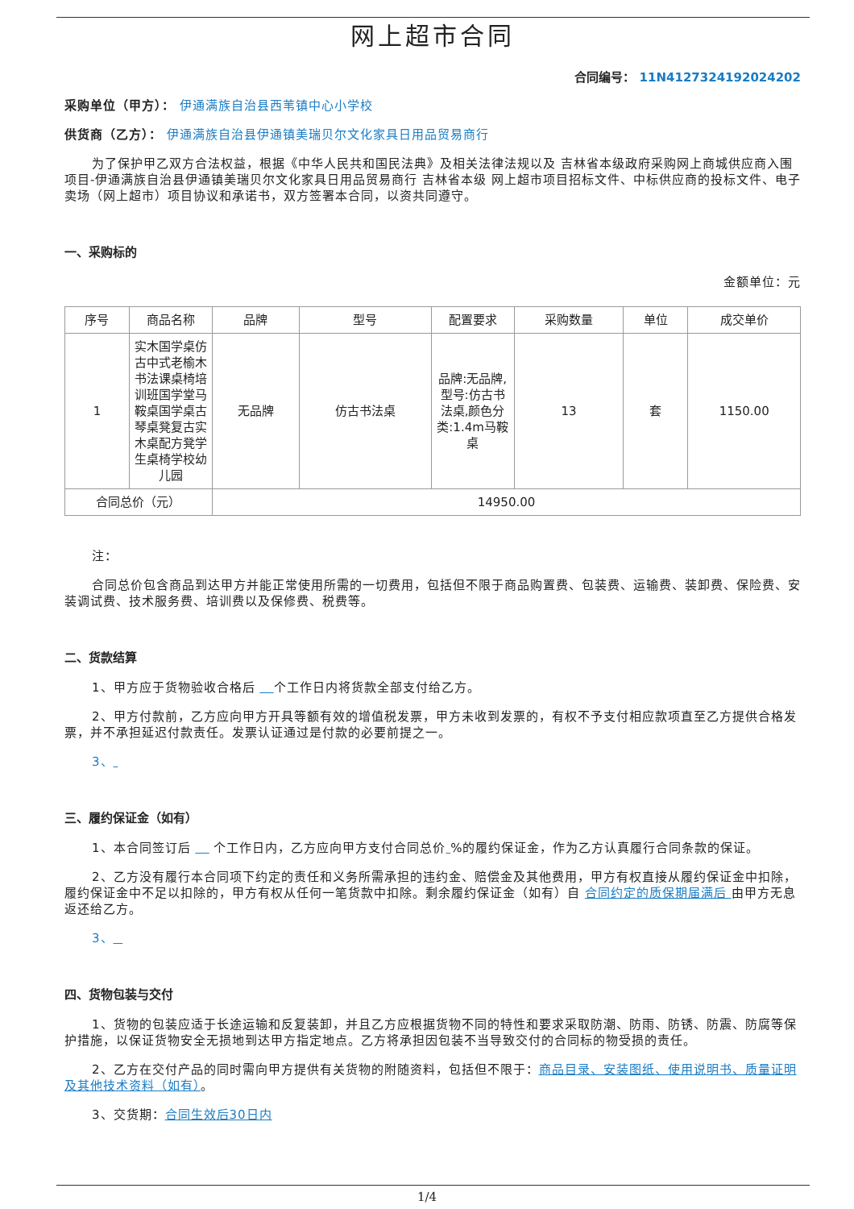网上超市合同
合同编号： 11N4127324192024202
采购单位（甲方）： 伊通满族自治县西苇镇中心小学校
供货商（乙方）： 伊通满族自治县伊通镇美瑞贝尔文化家具日用品贸易商行
为了保护甲乙双方合法权益，根据《中华人民共和国民法典》及相关法律法规以及 吉林省本级政府采购网上商城供应商入围项目-伊通满族自治县伊通镇美瑞贝尔文化家具日用品贸易商行 吉林省本级 网上超市项目招标文件、中标供应商的投标文件、电子卖场（网上超市）项目协议和承诺书，双方签署本合同，以资共同遵守。
一、采购标的
金额单位：元
| 序号 | 商品名称 | 品牌 | 型号 | 配置要求 | 采购数量 | 单位 | 成交单价 |
| --- | --- | --- | --- | --- | --- | --- | --- |
| 1 | 实木国学桌仿古中式老榆木书法课桌椅培训班国学堂马鞍桌国学桌古琴桌凳复古实木桌配方凳学生桌椅学校幼儿园 | 无品牌 | 仿古书法桌 | 品牌:无品牌,型号:仿古书法桌,颜色分类:1.4m马鞍桌 | 13 | 套 | 1150.00 |
| 合同总价（元） | | 14950.00 | | | | | |
注：
合同总价包含商品到达甲方并能正常使用所需的一切费用，包括但不限于商品购置费、包装费、运输费、装卸费、保险费、安装调试费、技术服务费、培训费以及保修费、税费等。
二、货款结算
1、甲方应于货物验收合格后 个工作日内将货款全部支付给乙方。
2、甲方付款前，乙方应向甲方开具等额有效的增值税发票，甲方未收到发票的，有权不予支付相应款项直至乙方提供合格发票，并不承担延迟付款责任。发票认证通过是付款的必要前提之一。
3、
三、履约保证金（如有）
1、本合同签订后 个工作日内，乙方应向甲方支付合同总价 %的履约保证金，作为乙方认真履行合同条款的保证。
2、乙方没有履行本合同项下约定的责任和义务所需承担的违约金、赔偿金及其他费用，甲方有权直接从履约保证金中扣除，履约保证金中不足以扣除的，甲方有权从任何一笔货款中扣除。剩余履约保证金（如有）自 合同约定的质保期届满后 由甲方无息返还给乙方。
3、
四、货物包装与交付
1、货物的包装应适于长途运输和反复装卸，并且乙方应根据货物不同的特性和要求采取防潮、防雨、防锈、防震、防腐等保护措施，以保证货物安全无损地到达甲方指定地点。乙方将承担因包装不当导致交付的合同标的物受损的责任。
2、乙方在交付产品的同时需向甲方提供有关货物的附随资料，包括但不限于：商品目录、安装图纸、使用说明书、质量证明及其他技术资料（如有）。
3、交货期：合同生效后30日内
1/4